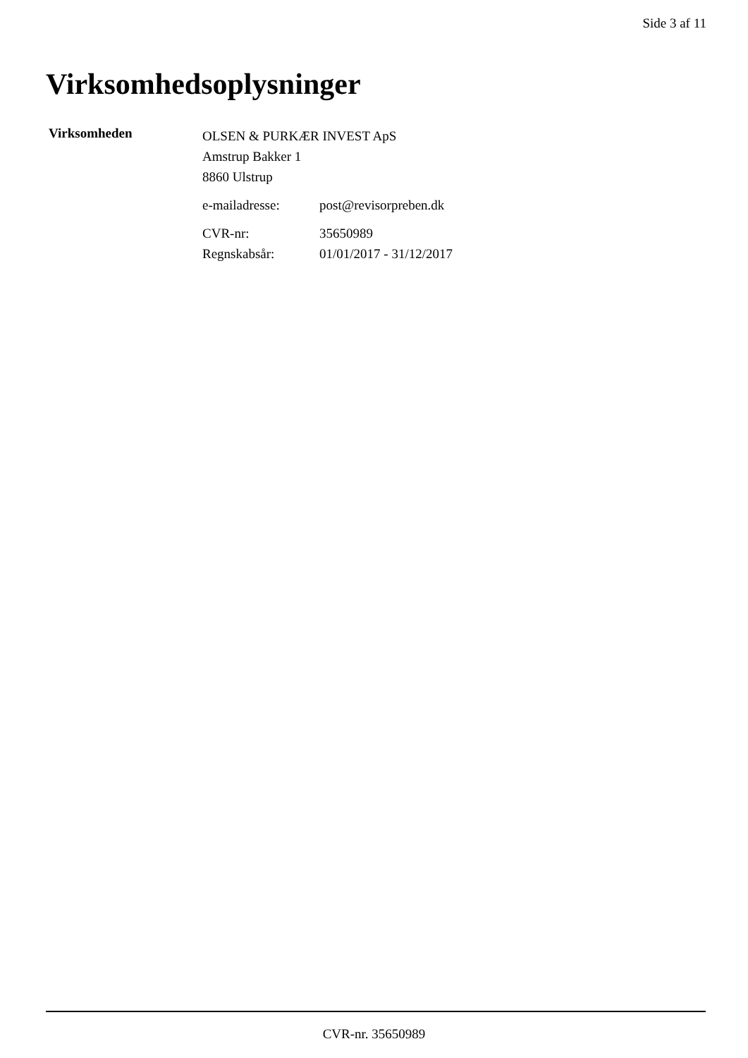Side 3 af 11
Virksomhedsoplysninger
Virksomheden
OLSEN & PURKÆR INVEST ApS
Amstrup Bakker 1
8860 Ulstrup
e-mailadresse: post@revisorpreben.dk
CVR-nr: 35650989
Regnskabsår: 01/01/2017 - 31/12/2017
CVR-nr. 35650989